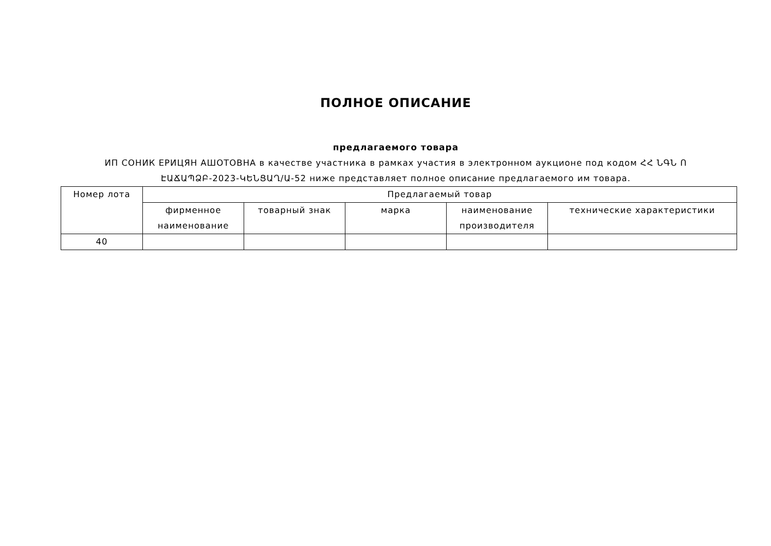ПОЛНОЕ ОПИСАНИЕ
предлагаемого товара
ИП СОНИК ЕРИЦЯН АШОТОВНА в качестве участника в рамках участия в электронном аукционе под кодом ՀՀ ՆԳՆ Ո ԷԱՃԱՊՁԲ-2023-ԿԵՆՑԱՂ/Ա-52 ниже представляет полное описание предлагаемого им товара.
| Номер лота | Предлагаемый товар | | | | |
| --- | --- | --- | --- | --- | --- |
| | фирменное наименование | товарный знак | марка | наименование производителя | технические характеристики |
| 40 | | | | | |